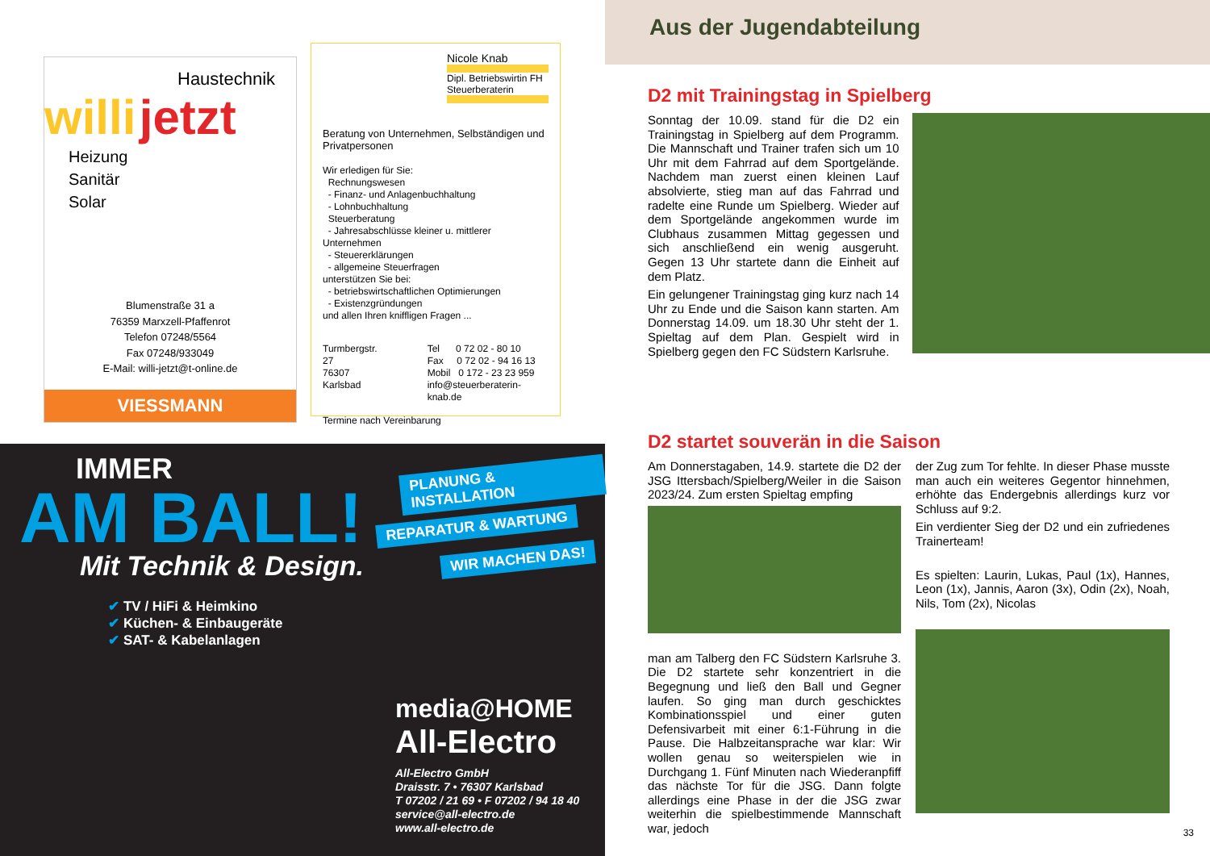Haustechnik
willi jetzt
Heizung
Sanitär
Solar
Blumenstraße 31 a
76359 Marxzell-Pfaffenrot
Telefon 07248/5564
Fax 07248/933049
E-Mail: willi-jetzt@t-online.de
VIESSMANN
Nicole Knab
Dipl. Betriebswirtin FH
Steuerberaterin
Beratung von Unternehmen, Selbständigen und Privatpersonen
Wir erledigen für Sie:
Rechnungswesen
- Finanz- und Anlagenbuchhaltung
- Lohnbuchhaltung
Steuerberatung
- Jahresabschlüsse kleiner u. mittlerer Unternehmen
- Steuererklärungen
- allgemeine Steuerfragen
unterstützen Sie bei:
- betriebswirtschaftlichen Optimierungen
- Existenzgründungen
und allen Ihren kniffligen Fragen ...
Turmbergstr. 27
76307 Karlsbad
Tel 0 72 02 - 80 10
Fax 0 72 02 - 94 16 13
Mobil 0 172 - 23 23 959
info@steuerberaterin-knab.de
Termine nach Vereinbarung
IMMER
AM BALL!
Mit Technik & Design.
✔ TV / HiFi & Heimkino
✔ Küchen- & Einbaugeräte
✔ SAT- & Kabelanlagen
PLANUNG & INSTALLATION
REPARATUR & WARTUNG
WIR MACHEN DAS!
media@HOME
All-Electro
All-Electro GmbH
Draisstr. 7 • 76307 Karlsbad
T 07202 / 21 69 • F 07202 / 94 18 40
service@all-electro.de
www.all-electro.de
Aus der Jugendabteilung
D2 mit Trainingstag in Spielberg
Sonntag der 10.09. stand für die D2 ein Trainingstag in Spielberg auf dem Programm. Die Mannschaft und Trainer trafen sich um 10 Uhr mit dem Fahrrad auf dem Sportgelände. Nachdem man zuerst einen kleinen Lauf absolvierte, stieg man auf das Fahrrad und radelte eine Runde um Spielberg. Wieder auf dem Sportgelände angekommen wurde im Clubhaus zusammen Mittag gegessen und sich anschließend ein wenig ausgeruht. Gegen 13 Uhr startete dann die Einheit auf dem Platz.
Ein gelungener Trainingstag ging kurz nach 14 Uhr zu Ende und die Saison kann starten. Am Donnerstag 14.09. um 18.30 Uhr steht der 1. Spieltag auf dem Plan. Gespielt wird in Spielberg gegen den FC Südstern Karlsruhe.
D2 startet souverän in die Saison
Am Donnerstagaben, 14.9. startete die D2 der JSG Ittersbach/Spielberg/Weiler in die Saison 2023/24. Zum ersten Spieltag empfing
man am Talberg den FC Südstern Karlsruhe 3. Die D2 startete sehr konzentriert in die Begegnung und ließ den Ball und Gegner laufen. So ging man durch geschicktes Kombinationsspiel und einer guten Defensivarbeit mit einer 6:1-Führung in die Pause. Die Halbzeitansprache war klar: Wir wollen genau so weiterspielen wie in Durchgang 1. Fünf Minuten nach Wiederanpfiff das nächste Tor für die JSG. Dann folgte allerdings eine Phase in der die JSG zwar weiterhin die spielbestimmende Mannschaft war, jedoch
der Zug zum Tor fehlte. In dieser Phase musste man auch ein weiteres Gegentor hinnehmen, erhöhte das Endergebnis allerdings kurz vor Schluss auf 9:2.
Ein verdienter Sieg der D2 und ein zufriedenes Trainerteam!
Es spielten: Laurin, Lukas, Paul (1x), Hannes, Leon (1x), Jannis, Aaron (3x), Odin (2x), Noah, Nils, Tom (2x), Nicolas
33